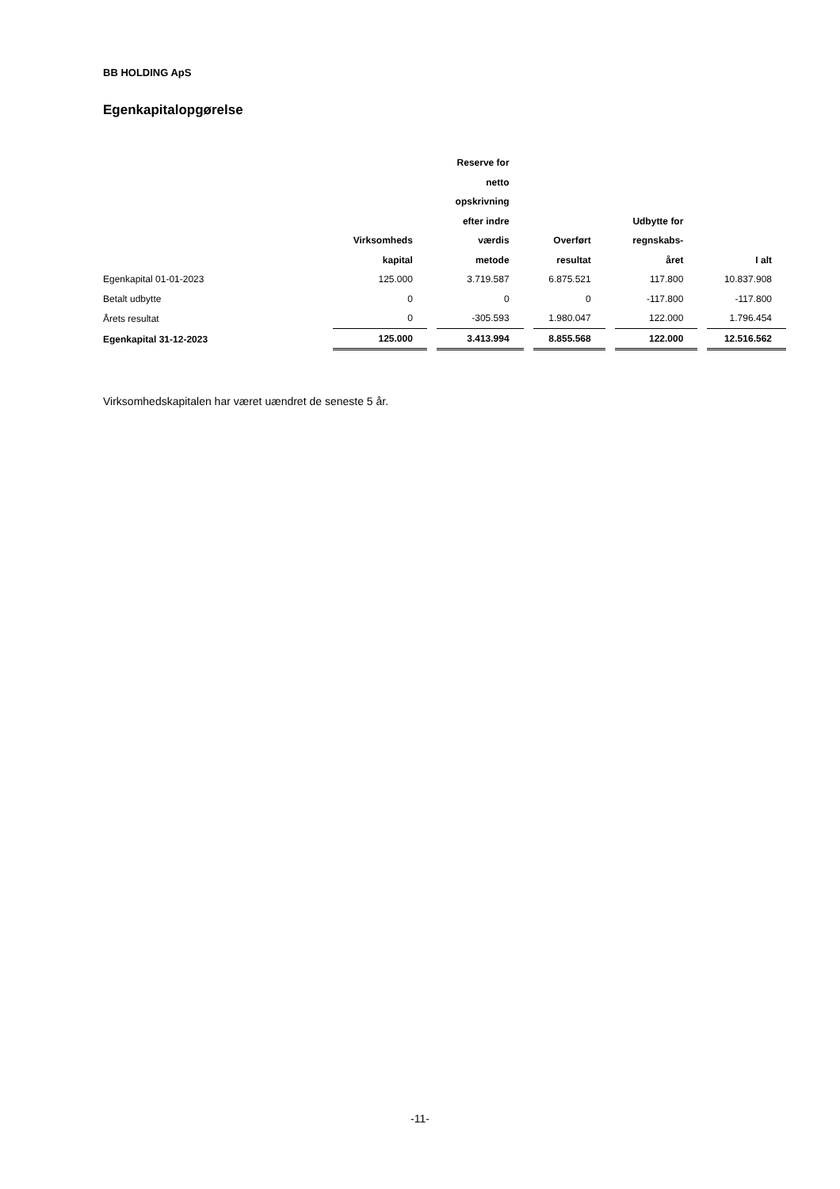BB HOLDING ApS
Egenkapitalopgørelse
| | Virksomheds kapital | Reserve for netto opskrivning efter indre værdis metode | Overført resultat | Udbytte for regnskabs- året | I alt |
| --- | --- | --- | --- | --- | --- |
| Egenkapital 01-01-2023 | 125.000 | 3.719.587 | 6.875.521 | 117.800 | 10.837.908 |
| Betalt udbytte | 0 | 0 | 0 | -117.800 | -117.800 |
| Årets resultat | 0 | -305.593 | 1.980.047 | 122.000 | 1.796.454 |
| Egenkapital 31-12-2023 | 125.000 | 3.413.994 | 8.855.568 | 122.000 | 12.516.562 |
Virksomhedskapitalen har været uændret de seneste 5 år.
-11-